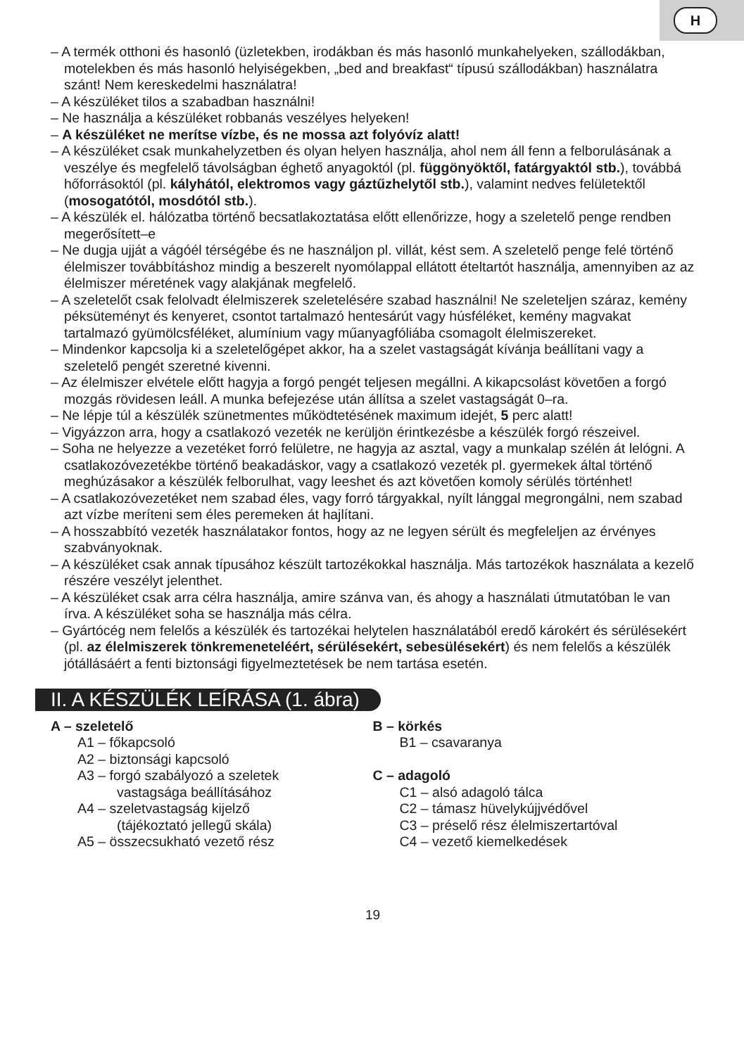H
– A termék otthoni és hasonló (üzletekben, irodákban és más hasonló munkahelyeken, szállodákban, motelekben és más hasonló helyiségekben, „bed and breakfast“ típusú szállodákban) használatra szánt! Nem kereskedelmi használatra!
– A készüléket tilos a szabadban használni!
– Ne használja a készüléket robbanás veszélyes helyeken!
– A készüléket ne merítse vízbe, és ne mossa azt folyóvíz alatt!
– A készüléket csak munkahelyzetben és olyan helyen használja, ahol nem áll fenn a felborulásának a veszélye és megfelelő távolságban éghető anyagoktól (pl. függönyöktől, fatárgyaktól stb.), továbbá hőforrásoktól (pl. kályhától, elektromos vagy gáztűzhelytől stb.), valamint nedves felületektől (mosogatótól, mosdótól stb.).
– A készülék el. hálózatba történő becsatlakoztatása előtt ellenőrizze, hogy a szeletelő penge rendben megerősített–e
– Ne dugja ujját a vágóél térségébe és ne használjon pl. villát, kést sem. A szeletelő penge felé történő élelmiszer továbbításhoz mindig a beszerelt nyomólappal ellátott ételtartót használja, amennyiben az az élelmiszer méretének vagy alakjának megfelelő.
– A szeletelőt csak felolvadt élelmiszerek szeletelésére szabad használni! Ne szeleteljen száraz, kemény péksüteményt és kenyeret, csontot tartalmazó hentesárút vagy húsféléket, kemény magvakat tartalmazó gyümölcsféléket, alumínium vagy műanyagfóliába csomagolt élelmiszereket.
– Mindenkor kapcsolja ki a szeletelőgépet akkor, ha a szelet vastagságát kívánja beállítani vagy a szeletelő pengét szeretné kivenni.
– Az élelmiszer elvétele előtt hagyja a forgó pengét teljesen megállni. A kikapcsolást követően a forgó mozgás rövidesen leáll. A munka befejezése után állítsa a szelet vastagságát 0–ra.
– Ne lépje túl a készülék szünetmentes működtetésének maximum idejét, 5 perc alatt!
– Vigyázzon arra, hogy a csatlakozó vezeték ne kerüljön érintkezésbe a készülék forgó részeivel.
– Soha ne helyezze a vezetéket forró felületre, ne hagyja az asztal, vagy a munkalap szélén át lelógni. A csatlakozóvezetékbe történő beakadáskor, vagy a csatlakozó vezeték pl. gyermekek által történő meghúzásakor a készülék felborulhat, vagy leeshet és azt követően komoly sérülés történhet!
– A csatlakozóvezetéket nem szabad éles, vagy forró tárgyakkal, nyílt lánggal megrongálni, nem szabad azt vízbe meríteni sem éles peremeken át hajlítani.
– A hosszabbító vezeték használatakor fontos, hogy az ne legyen sérült és megfeleljen az érvényes szabványoknak.
– A készüléket csak annak típusához készült tartozékokkal használja. Más tartozékok használata a kezelő részére veszélyt jelenthet.
– A készüléket csak arra célra használja, amire szánva van, és ahogy a használati útmutatóban le van írva. A készüléket soha se használja más célra.
– Gyártócég nem felelős a készülék és tartozékai helytelen használatából eredő károkért és sérülésekért (pl. az élelmiszerek tönkremeneteléért, sérülésekért, sebesülésekért) és nem felelős a készülék jótállásáért a fenti biztonsági figyelmeztetések be nem tartása esetén.
II. A KÉSZÜLÉK LEÍRÁSA (1. ábra)
A – szeletelő
A1 – főkapcsoló
A2 – biztonsági kapcsoló
A3 – forgó szabályozó a szeletek
vastagsága beállításához
A4 – szeletvastagság kijelző
(tájékoztató jellegű skála)
A5 – összecsukható vezető rész
B – körkés
B1 – csavaranya
C – adagoló
C1 – alsó adagoló tálca
C2 – támasz hüvelykújjvédővel
C3 – préselő rész élelmiszertartóval
C4 – vezető kiemelkedések
19